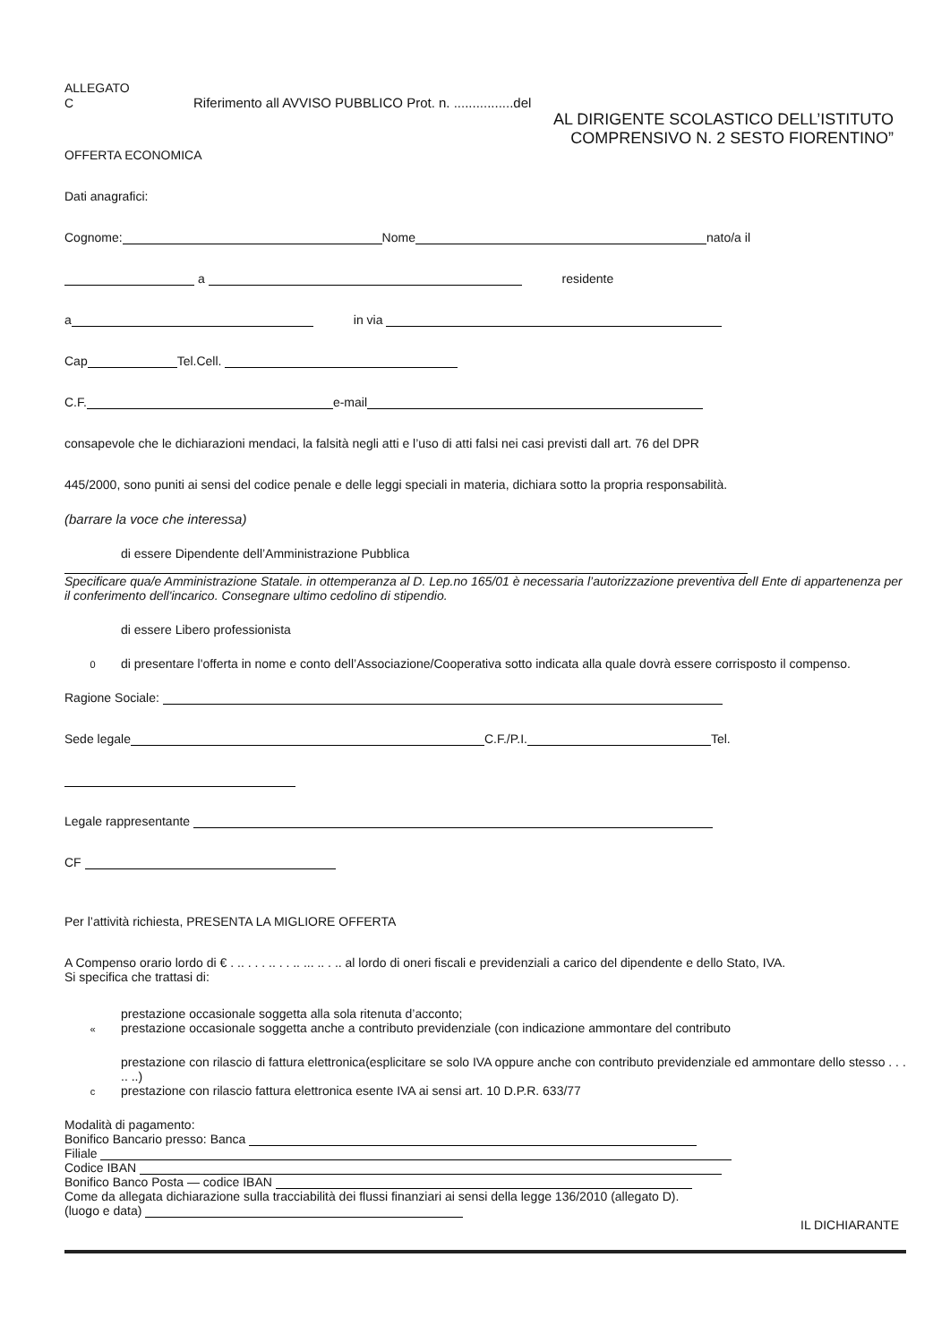ALLEGATO
C Riferimento all AVVISO PUBBLICO Prot. n. ................del
AL DIRIGENTE SCOLASTICO DELL’ISTITUTO
COMPRENSIVO N. 2 SESTO FIORENTINO”
OFFERTA ECONOMICA
Dati anagrafici:
Cognome: Nome nato/a il
a residente
a in via
Cap Tel.Cell.
C.F. e-mail
consapevole che le dichiarazioni mendaci, la falsità negli atti e l’uso di atti falsi nei casi previsti dall art. 76 del DPR
445/2000, sono puniti ai sensi del codice penale e delle leggi speciali in materia, dichiara sotto la propria responsabilità.
(barrare la voce che interessa)
di essere Dipendente dell’Amministrazione Pubblica
Specificare qua/e Amministrazione Statale. in ottemperanza al D. Lep.no 165/01 è necessaria l’autorizzazione preventiva dell Ente di appartenenza per il conferimento dell'incarico. Consegnare ultimo cedolino di stipendio.
di essere Libero professionista
0 di presentare l'offerta in nome e conto dell’Associazione/Cooperativa sotto indicata alla quale dovrà essere corrisposto il compenso.
Ragione Sociale:
Sede legale C.F./P.I. Tel.
Legale rappresentante
CF
Per l’attività richiesta, PRESENTA LA MIGLIORE OFFERTA
A Compenso orario lordo di € . .. . . . .. . . .. ... .. . .. al lordo di oneri fiscali e previdenziali a carico del dipendente e dello Stato, IVA.
Si specifica che trattasi di:
prestazione occasionale soggetta alla sola ritenuta d’acconto;
« prestazione occasionale soggetta anche a contributo previdenziale (con indicazione ammontare del contributo
prestazione con rilascio di fattura elettronica(esplicitare se solo IVA oppure anche con contributo previdenziale ed ammontare dello stesso . . . .. ..)
cprestazione con rilascio fattura elettronica esente IVA ai sensi art. 10 D.P.R. 633/77
Modalità di pagamento:
Bonifico Bancario presso: Banca
Filiale
Codice IBAN
Bonifico Banco Posta — codice IBAN
Come da allegata dichiarazione sulla tracciabilità dei flussi finanziari ai sensi della legge 136/2010 (allegato D).
(luogo e data)
IL DICHIARANTE